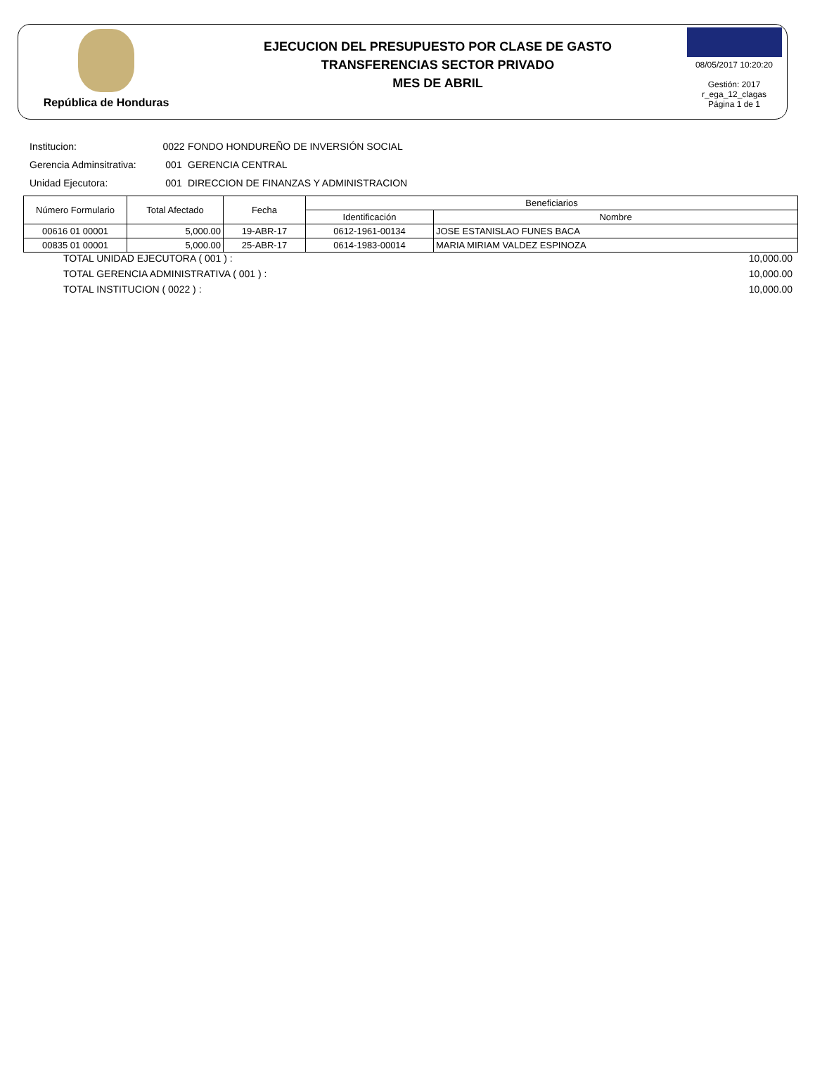República de Honduras
EJECUCION DEL PRESUPUESTO POR CLASE DE GASTO
TRANSFERENCIAS SECTOR PRIVADO
MES DE ABRIL
08/05/2017 10:20:20
Gestión: 2017
r_ega_12_clagas
Página 1 de 1
Institucion: 0022 FONDO HONDUREÑO DE INVERSIÓN SOCIAL
Gerencia Adminsitrativa: 001 GERENCIA CENTRAL
Unidad Ejecutora: 001 DIRECCION DE FINANZAS Y ADMINISTRACION
| Número Formulario | Total Afectado | Fecha | Beneficiarios | |
| --- | --- | --- | --- | --- |
| | | | Identificación | Nombre |
| 00616 01 00001 | 5,000.00 | 19-ABR-17 | 0612-1961-00134 | JOSE ESTANISLAO FUNES BACA |
| 00835 01 00001 | 5,000.00 | 25-ABR-17 | 0614-1983-00014 | MARIA MIRIAM VALDEZ ESPINOZA |
TOTAL UNIDAD EJECUTORA ( 001 ) : 10,000.00
TOTAL GERENCIA ADMINISTRATIVA ( 001 ) : 10,000.00
TOTAL INSTITUCION ( 0022 ) : 10,000.00